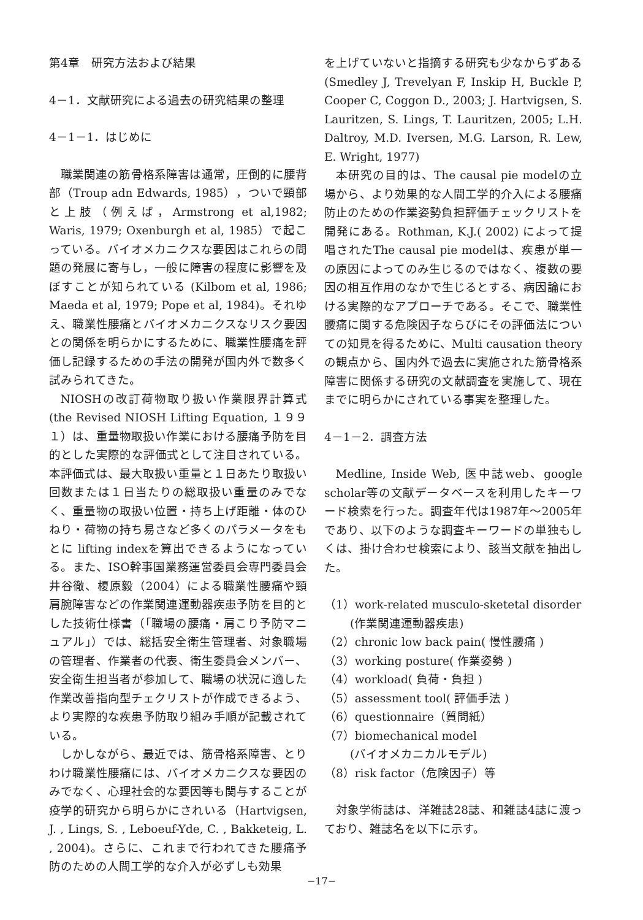第4章　研究方法および結果
4－1．文献研究による過去の研究結果の整理
4－1－1．はじめに
職業関連の筋骨格系障害は通常，圧倒的に腰背部（Troup adn Edwards, 1985），ついで頸部と上肢（例えば，Armstrong et al,1982; Waris, 1979; Oxenburgh et al, 1985）で起こっている。バイオメカニクスな要因はこれらの問題の発展に寄与し，一般に障害の程度に影響を及ぼすことが知られている (Kilbom et al, 1986; Maeda et al, 1979; Pope et al, 1984)。それゆえ、職業性腰痛とバイオメカニクスなリスク要因との関係を明らかにするために、職業性腰痛を評価し記録するための手法の開発が国内外で数多く試みられてきた。
NIOSHの改訂荷物取り扱い作業限界計算式(the Revised NIOSH Lifting Equation, １９９１）は、重量物取扱い作業における腰痛予防を目的とした実際的な評価式として注目されている。本評価式は、最大取扱い重量と１日あたり取扱い回数または１日当たりの総取扱い重量のみでなく、重量物の取扱い位置・持ち上げ距離・体のひねり・荷物の持ち易さなど多くのパラメータをもとに lifting indexを算出できるようになっている。また、ISO幹事国業務運営委員会専門委員会　井谷徹、榎原毅（2004）による職業性腰痛や頸肩腕障害などの作業関連運動器疾患予防を目的とした技術仕様書（「職場の腰痛・肩こり予防マニュアル」）では、総括安全衛生管理者、対象職場の管理者、作業者の代表、衛生委員会メンバー、安全衛生担当者が参加して、職場の状況に適した作業改善指向型チェクリストが作成できるよう、より実際的な疾患予防取り組み手順が記載されている。
しかしながら、最近では、筋骨格系障害、とりわけ職業性腰痛には、バイオメカニクスな要因のみでなく、心理社会的な要因等も関与することが疫学的研究から明らかにされいる（Hartvigsen, J. , Lings, S. , Leboeuf-Yde, C. , Bakketeig, L. , 2004)。さらに、これまで行われてきた腰痛予防のための人間工学的な介入が必ずしも効果
を上げていないと指摘する研究も少なからずある (Smedley J, Trevelyan F, Inskip H, Buckle P, Cooper C, Coggon D., 2003; J. Hartvigsen, S. Lauritzen, S. Lings, T. Lauritzen, 2005; L.H. Daltroy, M.D. Iversen, M.G. Larson, R. Lew, E. Wright, 1977)
本研究の目的は、The causal pie modelの立場から、より効果的な人間工学的介入による腰痛防止のための作業姿勢負担評価チェックリストを開発にある。Rothman, K.J.( 2002) によって提唱されたThe causal pie modelは、疾患が単一の原因によってのみ生じるのではなく、複数の要因の相互作用のなかで生じるとする、病因論における実際的なアプローチである。そこで、職業性腰痛に関する危険因子ならびにその評価法についての知見を得るために、Multi causation theoryの観点から、国内外で過去に実施された筋骨格系障害に関係する研究の文献調査を実施して、現在までに明らかにされている事実を整理した。
4－1－2．調査方法
Medline, Inside Web, 医中誌web、google scholar等の文献データベースを利用したキーワード検索を行った。調査年代は1987年～2005年であり、以下のような調査キーワードの単独もしくは、掛け合わせ検索により、該当文献を抽出した。
（1）work-related musculo-sketetal disorder
(作業関連運動器疾患)
（2）chronic low back pain( 慢性腰痛 )
（3）working posture( 作業姿勢 )
（4）workload( 負荷・負担 )
（5）assessment tool( 評価手法 )
（6）questionnaire（質問紙）
（7）biomechanical model
(バイオメカニカルモデル)
（8）risk factor（危険因子）等
対象学術誌は、洋雑誌28誌、和雑誌4誌に渡っており、雑誌名を以下に示す。
−17−